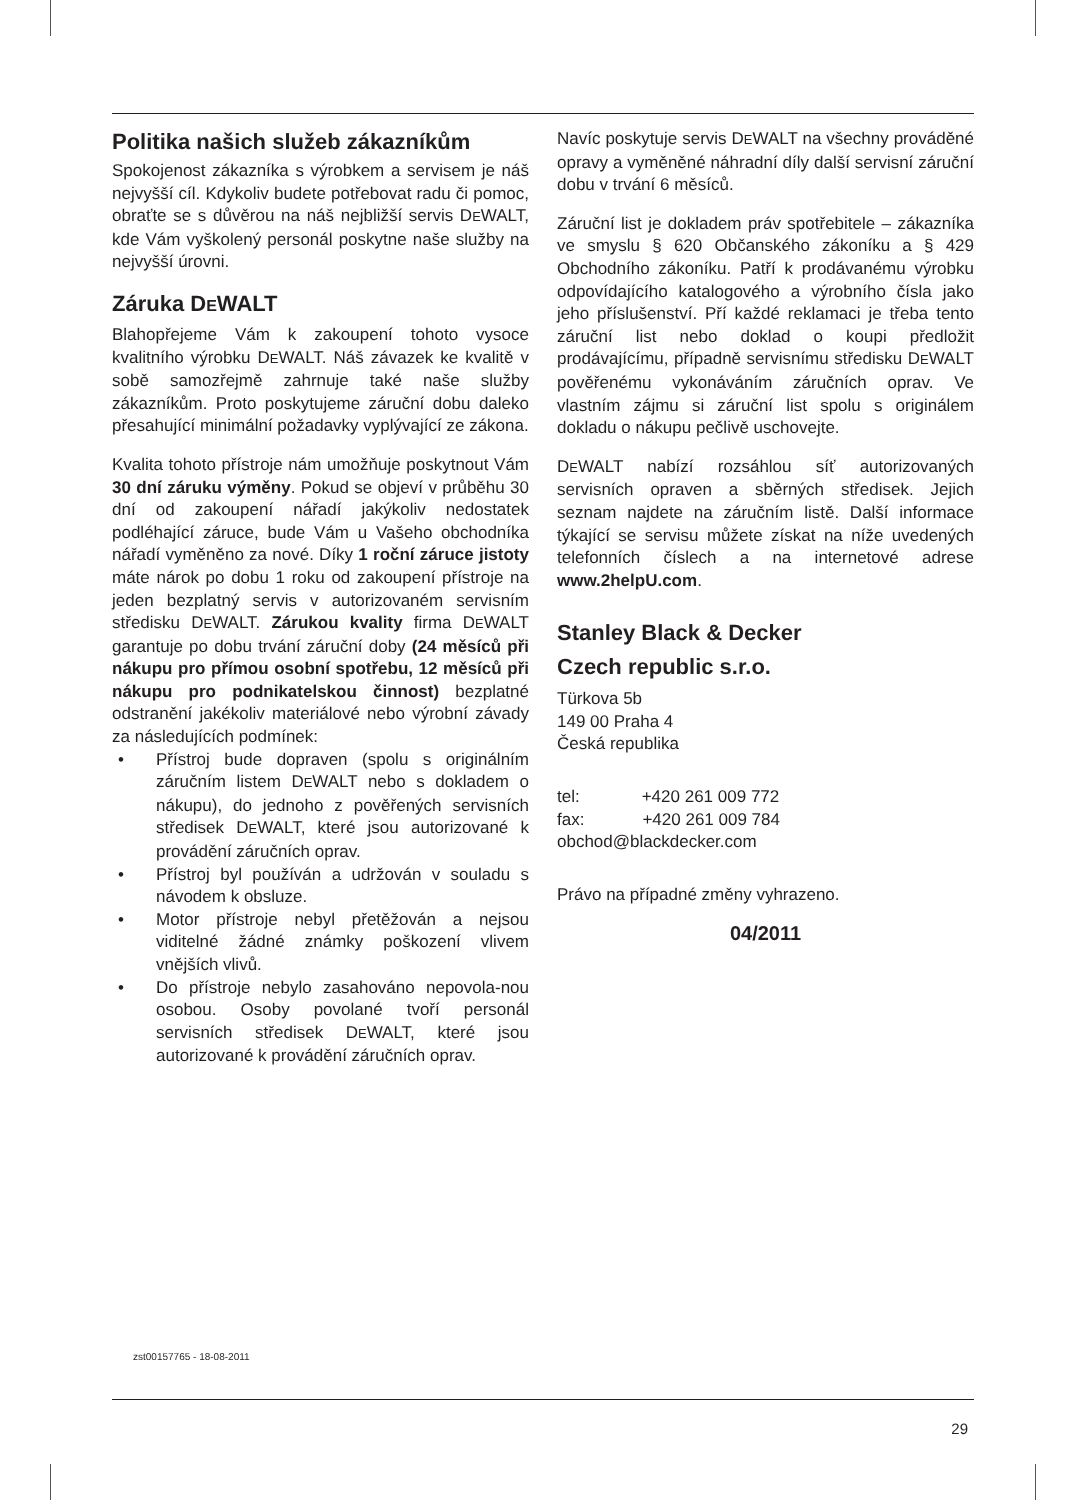Politika našich služeb zákazníkům
Spokojenost zákazníka s výrobkem a servisem je náš nejvyšší cíl. Kdykoliv budete potřebovat radu či pomoc, obraťte se s důvěrou na náš nejbližší servis DEWALT, kde Vám vyškolený personál poskytne naše služby na nejvyšší úrovni.
Záruka DEWALT
Blahopřejeme Vám k zakoupení tohoto vysoce kvalitního výrobku DEWALT. Náš závazek ke kvalitě v sobě samozřejmě zahrnuje také naše služby zákazníkům. Proto poskytujeme záruční dobu daleko přesahující minimální požadavky vyplývající ze zákona.
Kvalita tohoto přístroje nám umožňuje poskytnout Vám 30 dní záruku výměny. Pokud se objeví v průběhu 30 dní od zakoupení nářadí jakýkoliv nedostatek podléhající záruce, bude Vám u Vašeho obchodníka nářadí vyměněno za nové. Díky 1 roční záruce jistoty máte nárok po dobu 1 roku od zakoupení přístroje na jeden bezplatný servis v autorizovaném servisním středisku DEWALT. Zárukou kvality firma DEWALT garantuje po dobu trvání záruční doby (24 měsíců při nákupu pro přímou osobní spotřebu, 12 měsíců při nákupu pro podnikatelskou činnost) bezplatné odstranění jakékoliv materiálové nebo výrobní závady za následujících podmínek:
• Přístroj bude dopraven (spolu s originálním záručním listem DEWALT nebo s dokladem o nákupu), do jednoho z pověřených servisních středisek DEWALT, které jsou autorizované k provádění záručních oprav.
• Přístroj byl používán a udržován v souladu s návodem k obsluze.
• Motor přístroje nebyl přetěžován a nejsou viditelné žádné známky poškození vlivem vnějších vlivů.
• Do přístroje nebylo zasahováno nepovola-nou osobou. Osoby povolané tvoří personál servisních středisek DEWALT, které jsou autorizované k provádění záručních oprav.
Navíc poskytuje servis DEWALT na všechny prováděné opravy a vyměněné náhradní díly další servisní záruční dobu v trvání 6 měsíců.
Záruční list je dokladem práv spotřebitele – zákazníka ve smyslu § 620 Občanského zákoníku a § 429 Obchodního zákoníku. Patří k prodávanému výrobku odpovídajícího katalogového a výrobního čísla jako jeho příslušenství. Pří každé reklamaci je třeba tento záruční list nebo doklad o koupi předložit prodávajícímu, případně servisnímu středisku DEWALT pověřenému vykonáváním záručních oprav. Ve vlastním zájmu si záruční list spolu s originálem dokladu o nákupu pečlivě uschovejte.
DEWALT nabízí rozsáhlou síť autorizovaných servisních opraven a sběrných středisek. Jejich seznam najdete na záručním listě. Další informace týkající se servisu můžete získat na níže uvedených telefonních číslech a na internetové adrese www.2helpU.com.
Stanley Black & Decker
Czech republic s.r.o.
Türkova 5b
149 00 Praha 4
Česká republika
tel: +420 261 009 772
fax: +420 261 009 784
obchod@blackdecker.com
Právo na případné změny vyhrazeno.
04/2011
zst00157765 - 18-08-2011
29